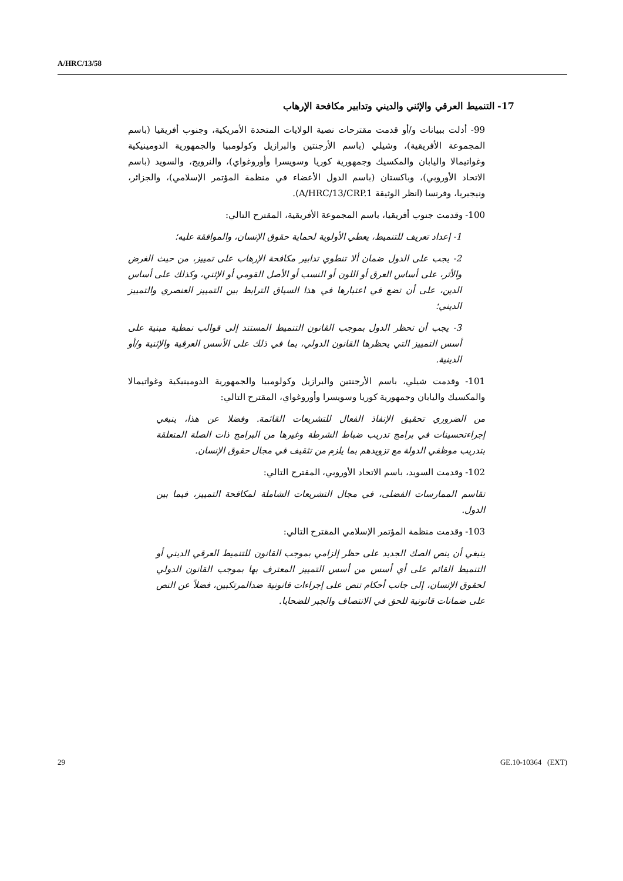A/HRC/13/58
17- التنميط العرقي والإثني والديني وتدابير مكافحة الإرهاب
99- أدلت ببيانات و/أو قدمت مقترحات نصية الولايات المتحدة الأمريكية، وجنوب أفريقيا (باسم المجموعة الأفريقية)، وشيلي (باسم الأرجنتين والبرازيل وكولومبيا والجمهورية الدومينيكية وغواتيمالا واليابان والمكسيك وجمهورية كوريا وسويسرا وأوروغواي)، والنرويج، والسويد (باسم الاتحاد الأوروبي)، وباكستان (باسم الدول الأعضاء في منظمة المؤتمر الإسلامي)، والجزائر، ونيجيريا، وفرنسا (انظر الوثيقة A/HRC/13/CRP.1).
100- وقدمت جنوب أفريقيا، باسم المجموعة الأفريقية، المقترح التالي:
1- إعداد تعريف للتنميط، يعطي الأولوية لحماية حقوق الإنسان، والموافقة عليه؛
2- يجب على الدول ضمان ألا تنطوي تدابير مكافحة الإرهاب على تمييز، من حيث الغرض والأثر، على أساس العرق أو اللون أو النسب أو الأصل القومي أو الإثني، وكذلك على أساس الدين، على أن تضع في اعتبارها في هذا السياق الترابط بين التمييز العنصري والتمييز الديني؛
3- يجب أن تحظر الدول بموجب القانون التنميط المستند إلى قوالب نمطية مبنية على أسس التمييز التي يحظرها القانون الدولي، بما في ذلك على الأسس العرقية والإثنية و/أو الدينية.
101- وقدمت شيلي، باسم الأرجنتين والبرازيل وكولومبيا والجمهورية الدومينيكية وغواتيمالا والمكسيك واليابان وجمهورية كوريا وسويسرا وأوروغواي، المقترح التالي:
من الضروري تحقيق الإنفاذ الفعال للتشريعات القائمة. وفضلا عن هذا، ينبغي إجراءتحسينات في برامج تدريب ضباط الشرطة وغيرها من البرامج ذات الصلة المتعلقة بتدريب موظفي الدولة مع تزويدهم بما يلزم من تثقيف في مجال حقوق الإنسان.
102- وقدمت السويد، باسم الاتحاد الأوروبي، المقترح التالي:
تقاسم الممارسات الفضلى، في مجال التشريعات الشاملة لمكافحة التمييز، فيما بين الدول.
103- وقدمت منظمة المؤتمر الإسلامي المقترح التالي:
ينبغي أن ينص الصك الجديد على حظر إلزامي بموجب القانون للتنميط العرقي الديني أو التنميط القائم على أي أسس من أسس التمييز المعترف بها بموجب القانون الدولي لحقوق الإنسان، إلى جانب أحكام تنص على إجراءات قانونية ضدالمرتكبين، فضلاً عن النص على ضمانات قانونية للحق في الانتصاف والجبر للضحايا.
29 GE.10-10364 (EXT)